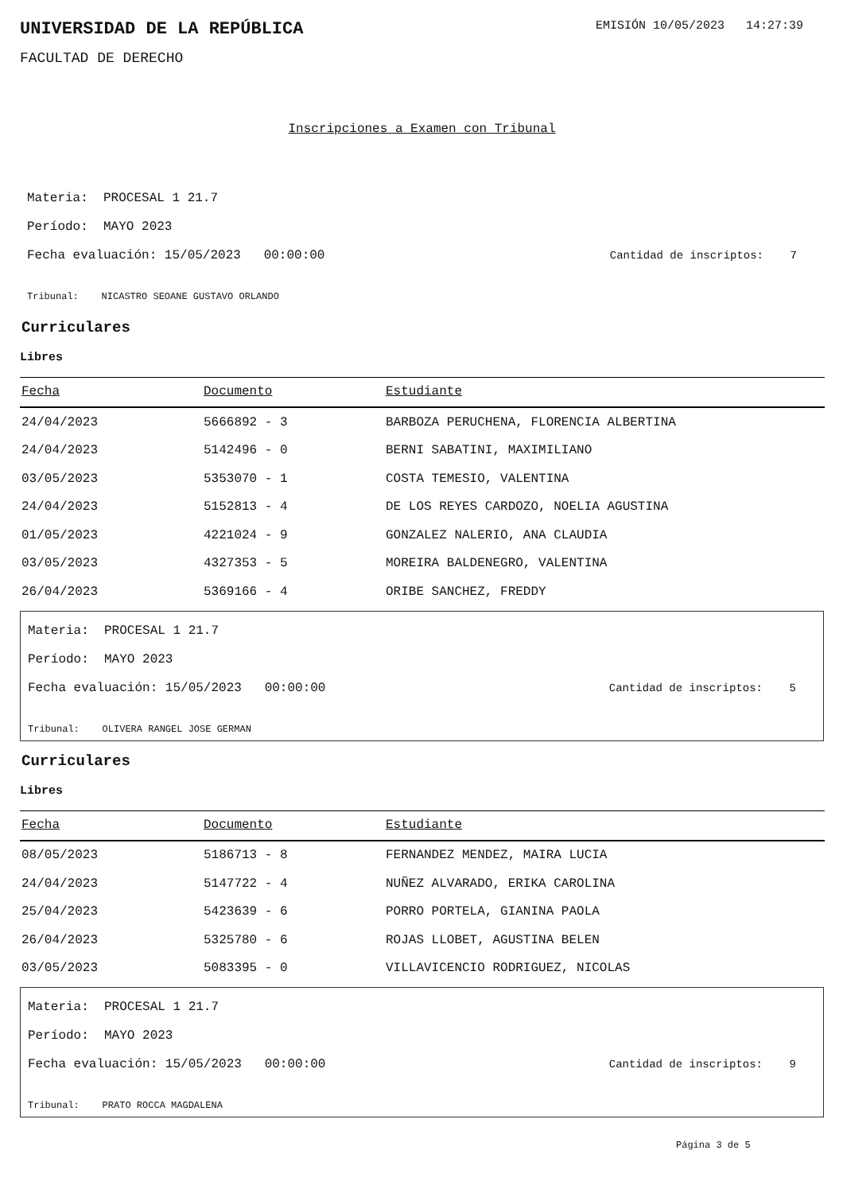UNIVERSIDAD DE LA REPÚBLICA
EMISIÓN 10/05/2023 14:27:39
FACULTAD DE DERECHO
Inscripciones a Examen con Tribunal
Materia: PROCESAL 1 21.7
Período: MAYO 2023
Fecha evaluación: 15/05/2023 00:00:00 Cantidad de inscriptos: 7
Tribunal: NICASTRO SEOANE GUSTAVO ORLANDO
Curriculares
Libres
| Fecha | Documento | Estudiante |
| --- | --- | --- |
| 24/04/2023 | 5666892 - 3 | BARBOZA PERUCHENA, FLORENCIA ALBERTINA |
| 24/04/2023 | 5142496 - 0 | BERNI SABATINI, MAXIMILIANO |
| 03/05/2023 | 5353070 - 1 | COSTA TEMESIO, VALENTINA |
| 24/04/2023 | 5152813 - 4 | DE LOS REYES CARDOZO, NOELIA AGUSTINA |
| 01/05/2023 | 4221024 - 9 | GONZALEZ NALERIO, ANA CLAUDIA |
| 03/05/2023 | 4327353 - 5 | MOREIRA BALDENEGRO, VALENTINA |
| 26/04/2023 | 5369166 - 4 | ORIBE SANCHEZ, FREDDY |
Materia: PROCESAL 1 21.7
Período: MAYO 2023
Fecha evaluación: 15/05/2023 00:00:00 Cantidad de inscriptos: 5
Tribunal: OLIVERA RANGEL JOSE GERMAN
Curriculares
Libres
| Fecha | Documento | Estudiante |
| --- | --- | --- |
| 08/05/2023 | 5186713 - 8 | FERNANDEZ MENDEZ, MAIRA LUCIA |
| 24/04/2023 | 5147722 - 4 | NUÑEZ ALVARADO, ERIKA CAROLINA |
| 25/04/2023 | 5423639 - 6 | PORRO PORTELA, GIANINA PAOLA |
| 26/04/2023 | 5325780 - 6 | ROJAS LLOBET, AGUSTINA BELEN |
| 03/05/2023 | 5083395 - 0 | VILLAVICENCIO RODRIGUEZ, NICOLAS |
Materia: PROCESAL 1 21.7
Período: MAYO 2023
Fecha evaluación: 15/05/2023 00:00:00 Cantidad de inscriptos: 9
Tribunal: PRATO ROCCA MAGDALENA
Página 3 de 5